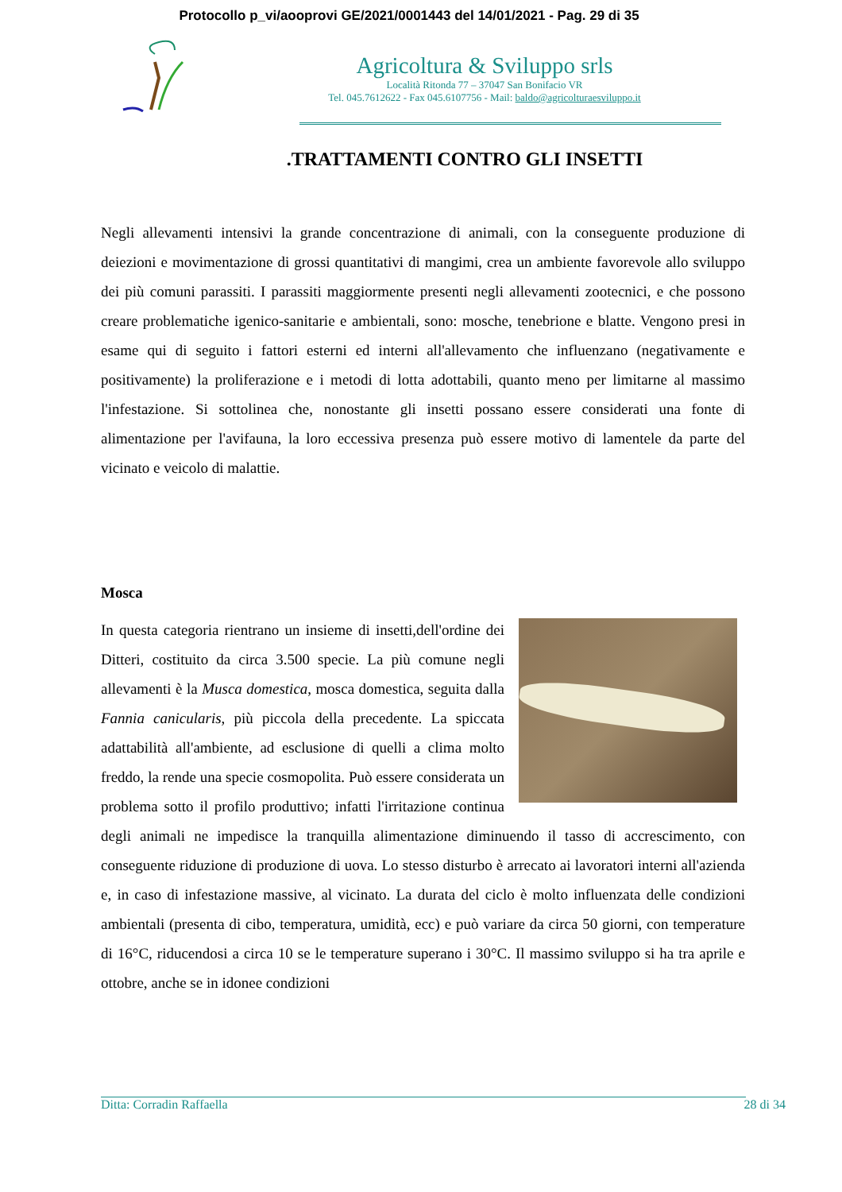Protocollo p_vi/aooprovi GE/2021/0001443 del 14/01/2021 - Pag. 29 di 35
Agricoltura & Sviluppo srls
Località Ritonda 77 – 37047 San Bonifacio VR
Tel. 045.7612622 - Fax 045.6107756 - Mail: baldo@agricolturaesviluppo.it
.TRATTAMENTI CONTRO GLI INSETTI
Negli allevamenti intensivi la grande concentrazione di animali, con la conseguente produzione di deiezioni e movimentazione di grossi quantitativi di mangimi, crea un ambiente favorevole allo sviluppo dei più comuni parassiti. I parassiti maggiormente presenti negli allevamenti zootecnici, e che possono creare problematiche igenico-sanitarie e ambientali, sono: mosche, tenebrione e blatte. Vengono presi in esame qui di seguito i fattori esterni ed interni all'allevamento che influenzano (negativamente e positivamente) la proliferazione e i metodi di lotta adottabili, quanto meno per limitarne al massimo l'infestazione. Si sottolinea che, nonostante gli insetti possano essere considerati una fonte di alimentazione per l'avifauna, la loro eccessiva presenza può essere motivo di lamentele da parte del vicinato e veicolo di malattie.
Mosca
In questa categoria rientrano un insieme di insetti,dell'ordine dei Ditteri, costituito da circa 3.500 specie. La più comune negli allevamenti è la Musca domestica, mosca domestica, seguita dalla Fannia canicularis, più piccola della precedente. La spiccata adattabilità all'ambiente, ad esclusione di quelli a clima molto freddo, la rende una specie cosmopolita. Può essere considerata un problema sotto il profilo produttivo; infatti l'irritazione continua degli animali ne impedisce la tranquilla alimentazione diminuendo il tasso di accrescimento, con conseguente riduzione di produzione di uova. Lo stesso disturbo è arrecato ai lavoratori interni all'azienda e, in caso di infestazione massive, al vicinato. La durata del ciclo è molto influenzata delle condizioni ambientali (presenta di cibo, temperatura, umidità, ecc) e può variare da circa 50 giorni, con temperature di 16°C, riducendosi a circa 10 se le temperature superano i 30°C. Il massimo sviluppo si ha tra aprile e ottobre, anche se in idonee condizioni
Ditta: Corradin Raffaella 28 di 34